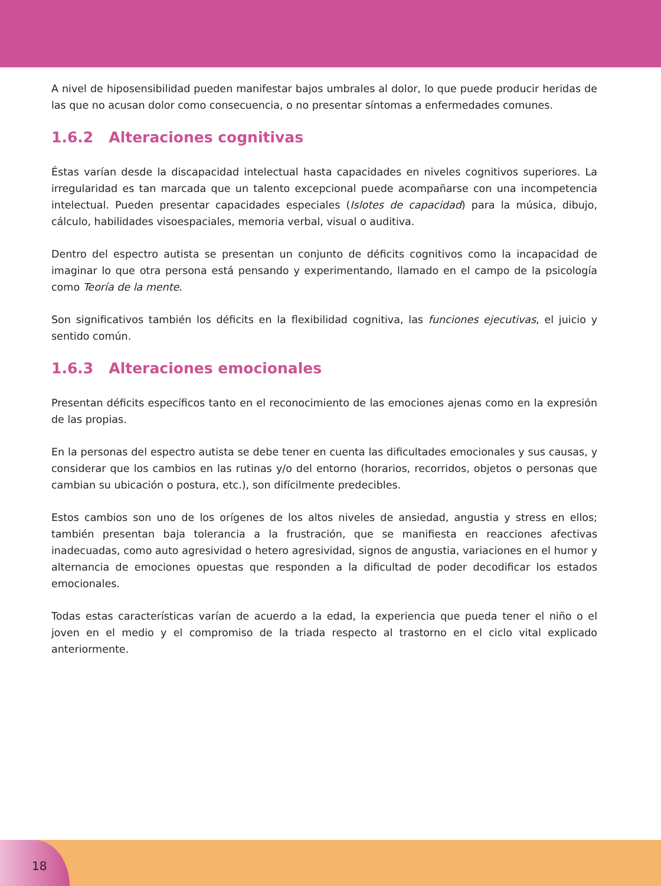A nivel de hiposensibilidad pueden manifestar bajos umbrales al dolor, lo que puede producir heridas de las que no acusan dolor como consecuencia, o no presentar síntomas a enfermedades comunes.
1.6.2 Alteraciones cognitivas
Éstas varían desde la discapacidad intelectual hasta capacidades en niveles cognitivos superiores. La irregularidad es tan marcada que un talento excepcional puede acompañarse con una incompetencia intelectual. Pueden presentar capacidades especiales (Islotes de capacidad) para la música, dibujo, cálculo, habilidades visoespaciales, memoria verbal, visual o auditiva.
Dentro del espectro autista se presentan un conjunto de déficits cognitivos como la incapacidad de imaginar lo que otra persona está pensando y experimentando, llamado en el campo de la psicología como Teoría de la mente.
Son significativos también los déficits en la flexibilidad cognitiva, las funciones ejecutivas, el juicio y sentido común.
1.6.3 Alteraciones emocionales
Presentan déficits específicos tanto en el reconocimiento de las emociones ajenas como en la expresión de las propias.
En la personas del espectro autista se debe tener en cuenta las dificultades emocionales y sus causas, y considerar que los cambios en las rutinas y/o del entorno (horarios, recorridos, objetos o personas que cambian su ubicación o postura, etc.), son difícilmente predecibles.
Estos cambios son uno de los orígenes de los altos niveles de ansiedad, angustia y stress en ellos; también presentan baja tolerancia a la frustración, que se manifiesta en reacciones afectivas inadecuadas, como auto agresividad o hetero agresividad, signos de angustia, variaciones en el humor y alternancia de emociones opuestas que responden a la dificultad de poder decodificar los estados emocionales.
Todas estas características varían de acuerdo a la edad, la experiencia que pueda tener el niño o el joven en el medio y el compromiso de la triada respecto al trastorno en el ciclo vital explicado anteriormente.
18